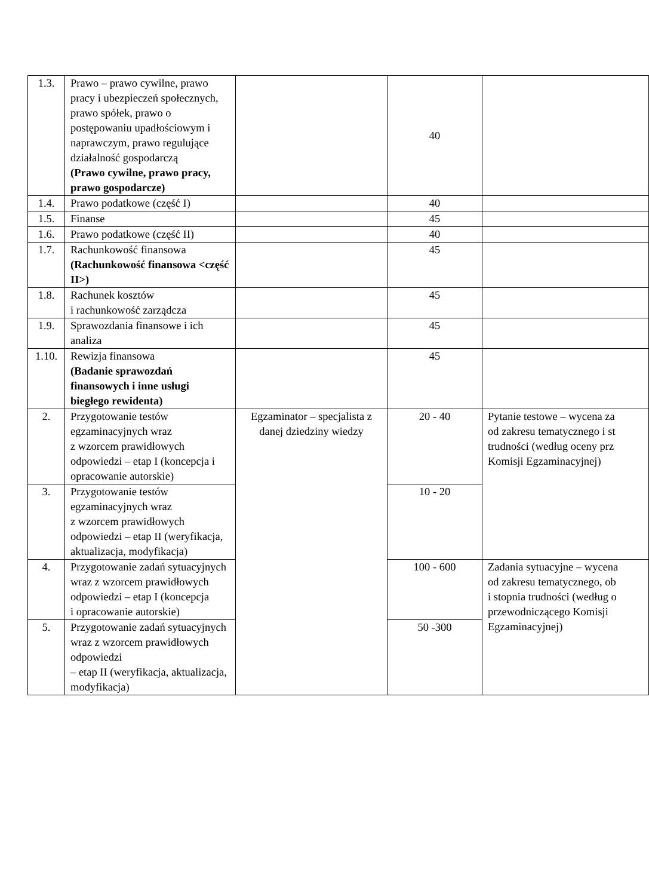| 1.3. | Prawo – prawo cywilne, prawo pracy i ubezpieczeń społecznych, prawo spółek, prawo o postępowaniu upadłościowym i naprawczym, prawo regulujące działalność gospodarczą (Prawo cywilne, prawo pracy, prawo gospodarcze) | | 40 | |
| 1.4. | Prawo podatkowe (część I) | | 40 | |
| 1.5. | Finanse | | 45 | |
| 1.6. | Prawo podatkowe (część II) | | 40 | |
| 1.7. | Rachunkowość finansowa (Rachunkowość finansowa <część II>) | | 45 | |
| 1.8. | Rachunek kosztów i rachunkowość zarządcza | | 45 | |
| 1.9. | Sprawozdania finansowe i ich analiza | | 45 | |
| 1.10. | Rewizja finansowa (Badanie sprawozdań finansowych i inne usługi biegłego rewidenta) | | 45 | |
| 2. | Przygotowanie testów egzaminacyjnych wraz z wzorcem prawidłowych odpowiedzi – etap I (koncepcja i opracowanie autorskie) | Egzaminator – specjalista z danej dziedziny wiedzy | 20 - 40 | Pytanie testowe – wycena za od zakresu tematycznego i st trudności (według oceny prz Komisji Egzaminacyjnej) |
| 3. | Przygotowanie testów egzaminacyjnych wraz z wzorcem prawidłowych odpowiedzi – etap II (weryfikacja, aktualizacja, modyfikacja) | | 10 - 20 | |
| 4. | Przygotowanie zadań sytuacyjnych wraz z wzorcem prawidłowych odpowiedzi – etap I (koncepcja i opracowanie autorskie) | | 100 - 600 | Zadania sytuacyjne – wycena od zakresu tematycznego, ob i stopnia trudności (według o przewodniczącego Komisji Egzaminacyjnej) |
| 5. | Przygotowanie zadań sytuacyjnych wraz z wzorcem prawidłowych odpowiedzi – etap II (weryfikacja, aktualizacja, modyfikacja) | | 50 -300 | |